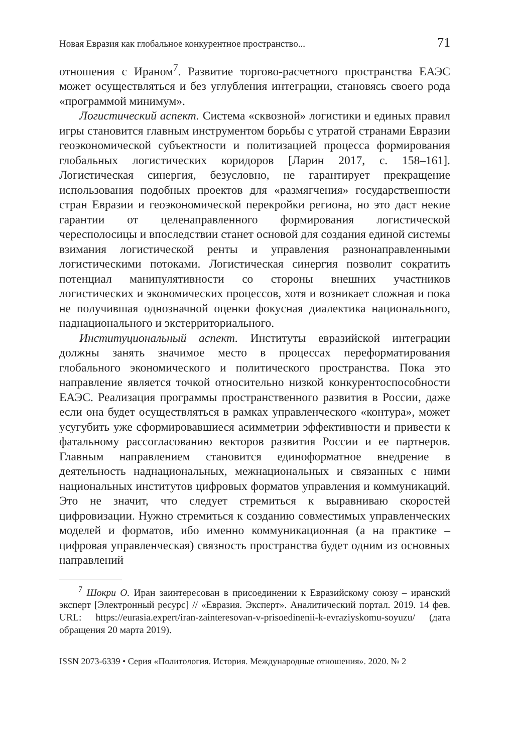Новая Евразия как глобальное конкурентное пространство... 71
отношения с Ираном<sup>7</sup>. Развитие торгово-расчетного пространства ЕАЭС может осуществляться и без углубления интеграции, становясь своего рода «программой минимум».
Логистический аспект. Система «сквозной» логистики и единых правил игры становится главным инструментом борьбы с утратой странами Евразии геоэкономической субъектности и политизацией процесса формирования глобальных логистических коридоров [Ларин 2017, с. 158–161]. Логистическая синергия, безусловно, не гарантирует прекращение использования подобных проектов для «размягчения» государственности стран Евразии и геоэкономической перекройки региона, но это даст некие гарантии от целенаправленного формирования логистической чересполосицы и впоследствии станет основой для создания единой системы взимания логистической ренты и управления разнонаправленными логистическими потоками. Логистическая синергия позволит сократить потенциал манипулятивности со стороны внешних участников логистических и экономических процессов, хотя и возникает сложная и пока не получившая однозначной оценки фокусная диалектика национального, наднационального и экстерриториального.
Институциональный аспект. Институты евразийской интеграции должны занять значимое место в процессах переформатирования глобального экономического и политического пространства. Пока это направление является точкой относительно низкой конкурентоспособности ЕАЭС. Реализация программы пространственного развития в России, даже если она будет осуществляться в рамках управленческого «контура», может усугубить уже сформировавшиеся асимметрии эффективности и привести к фатальному рассогласованию векторов развития России и ее партнеров. Главным направлением становится единоформатное внедрение в деятельность наднациональных, межнациональных и связанных с ними национальных институтов цифровых форматов управления и коммуникаций. Это не значит, что следует стремиться к выравниваю скоростей цифровизации. Нужно стремиться к созданию совместимых управленческих моделей и форматов, ибо именно коммуникационная (а на практике – цифровая управленческая) связность пространства будет одним из основных направлений
<sup>7</sup> Шокри О. Иран заинтересован в присоединении к Евразийскому союзу – иранский эксперт [Электронный ресурс] // «Евразия. Эксперт». Аналитический портал. 2019. 14 фев. URL: https://eurasia.expert/iran-zainteresovan-v-prisoedinenii-k-evraziyskomu-soyuzu/ (дата обращения 20 марта 2019).
ISSN 2073-6339 • Серия «Политология. История. Международные отношения». 2020. № 2